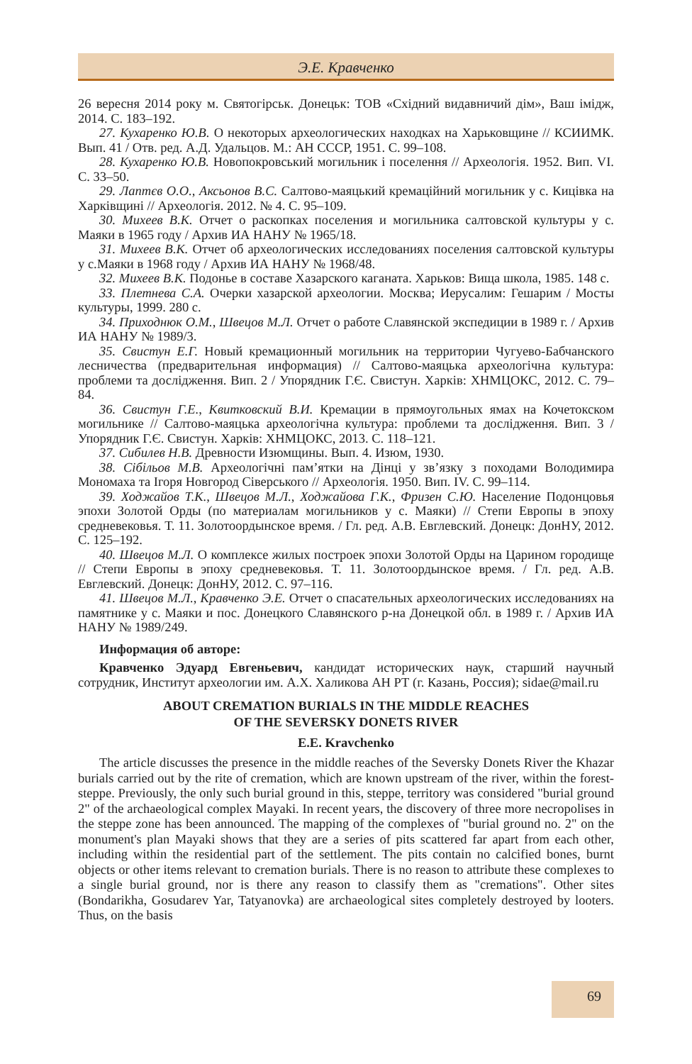Э.Е. Кравченко
26 вересня 2014 року м. Святогірськ. Донецьк: ТОВ «Східний видавничий дім», Ваш імідж, 2014. С. 183–192.
27. Кухаренко Ю.В. О некоторых археологических находках на Харьковщине // КСИИМК. Вып. 41 / Отв. ред. А.Д. Удальцов. М.: АН СССР, 1951. С. 99–108.
28. Кухаренко Ю.В. Новопокровський могильник і поселення // Археологія. 1952. Вип. VI. С. 33–50.
29. Лаптєв О.О., Аксьонов В.С. Салтово-маяцький кремаційний могильник у с. Кицівка на Харківщині // Археологія. 2012. № 4. С. 95–109.
30. Михеев В.К. Отчет о раскопках поселения и могильника салтовской культуры у с. Маяки в 1965 году / Архив ИА НАНУ № 1965/18.
31. Михеев В.К. Отчет об археологических исследованиях поселения салтовской культуры у с.Маяки в 1968 году / Архив ИА НАНУ № 1968/48.
32. Михеев В.К. Подонье в составе Хазарского каганата. Харьков: Вища школа, 1985. 148 с.
33. Плетнева С.А. Очерки хазарской археологии. Москва; Иерусалим: Гешарим / Мосты культуры, 1999. 280 с.
34. Приходнюк О.М., Швецов М.Л. Отчет о работе Славянской экспедиции в 1989 г. / Архив ИА НАНУ № 1989/3.
35. Свистун Е.Г. Новый кремационный могильник на территории Чугуево-Бабчанского лесничества (предварительная информация) // Салтово-маяцька археологічна культура: проблеми та дослідження. Вип. 2 / Упорядник Г.Є. Свистун. Харків: ХНМЦОКС, 2012. С. 79–84.
36. Свистун Г.Е., Квитковский В.И. Кремации в прямоугольных ямах на Кочетокском могильнике // Салтово-маяцька археологічна культура: проблеми та дослідження. Вип. 3 / Упорядник Г.Є. Свистун. Харків: ХНМЦОКС, 2013. С. 118–121.
37. Сибилев Н.В. Древности Изюмщины. Вып. 4. Изюм, 1930.
38. Сібільов М.В. Археологічні пам’ятки на Дінці у зв’язку з походами Володимира Мономаха та Ігоря Новгород Сіверського // Археологія. 1950. Вип. IV. С. 99–114.
39. Ходжайов Т.К., Швецов М.Л., Ходжайова Г.К., Фризен С.Ю. Население Подонцовья эпохи Золотой Орды (по материалам могильников у с. Маяки) // Степи Европы в эпоху средневековья. Т. 11. Золотоордынское время. / Гл. ред. А.В. Евглевский. Донецк: ДонНУ, 2012. С. 125–192.
40. Швецов М.Л. О комплексе жилых построек эпохи Золотой Орды на Царином городище // Степи Европы в эпоху средневековья. Т. 11. Золотоордынское время. / Гл. ред. А.В. Евглевский. Донецк: ДонНУ, 2012. С. 97–116.
41. Швецов М.Л., Кравченко Э.Е. Отчет о спасательных археологических исследованиях на памятнике у с. Маяки и пос. Донецкого Славянского р-на Донецкой обл. в 1989 г. / Архив ИА НАНУ № 1989/249.
Информация об авторе:
Кравченко Эдуард Евгеньевич, кандидат исторических наук, старший научный сотрудник, Институт археологии им. А.Х. Халикова АН РТ (г. Казань, Россия); sidae@mail.ru
ABOUT CREMATION BURIALS IN THE MIDDLE REACHES
OF THE SEVERSKY DONETS RIVER
E.E. Kravchenko
The article discusses the presence in the middle reaches of the Seversky Donets River the Khazar burials carried out by the rite of cremation, which are known upstream of the river, within the forest-steppe. Previously, the only such burial ground in this, steppe, territory was considered "burial ground 2" of the archaeological complex Mayaki. In recent years, the discovery of three more necropolises in the steppe zone has been announced. The mapping of the complexes of "burial ground no. 2" on the monument's plan Mayaki shows that they are a series of pits scattered far apart from each other, including within the residential part of the settlement. The pits contain no calcified bones, burnt objects or other items relevant to cremation burials. There is no reason to attribute these complexes to a single burial ground, nor is there any reason to classify them as "cremations". Other sites (Bondarikha, Gosudarev Yar, Tatyanovka) are archaeological sites completely destroyed by looters. Thus, on the basis
69